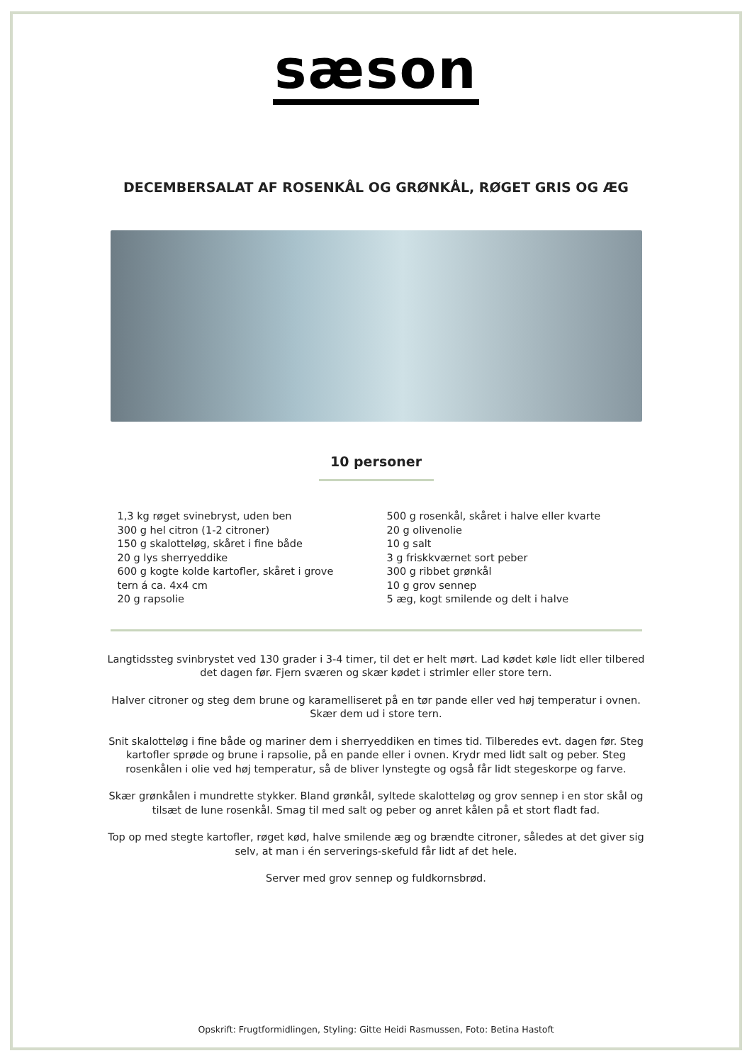sæson
DECEMBERSALAT AF ROSENKÅL OG GRØNKÅL, RØGET GRIS OG ÆG
10 personer
1,3 kg røget svinebryst, uden ben
300 g hel citron (1-2 citroner)
150 g skalotteløg, skåret i fine både
20 g lys sherryeddike
600 g kogte kolde kartofler, skåret i grove
tern á ca. 4x4 cm
20 g rapsolie
500 g rosenkål, skåret i halve eller kvarte
20 g olivenolie
10 g salt
3 g friskkværnet sort peber
300 g ribbet grønkål
10 g grov sennep
5 æg, kogt smilende og delt i halve
Langtidssteg svinbrystet ved 130 grader i 3-4 timer, til det er helt mørt. Lad kødet køle lidt eller tilbered det dagen før. Fjern sværen og skær kødet i strimler eller store tern.
Halver citroner og steg dem brune og karamelliseret på en tør pande eller ved høj temperatur i ovnen. Skær dem ud i store tern.
Snit skalotteløg i fine både og mariner dem i sherryeddiken en times tid. Tilberedes evt. dagen før. Steg kartofler sprøde og brune i rapsolie, på en pande eller i ovnen. Krydr med lidt salt og peber. Steg rosenkålen i olie ved høj temperatur, så de bliver lynstegte og også får lidt stegeskorpe og farve.
Skær grønkålen i mundrette stykker. Bland grønkål, syltede skalotteløg og grov sennep i en stor skål og tilsæt de lune rosenkål. Smag til med salt og peber og anret kålen på et stort fladt fad.
Top op med stegte kartofler, røget kød, halve smilende æg og brændte citroner, således at det giver sig selv, at man i én serverings-skefuld får lidt af det hele.
Server med grov sennep og fuldkornsbrød.
Opskrift: Frugtformidlingen, Styling: Gitte Heidi Rasmussen, Foto: Betina Hastoft